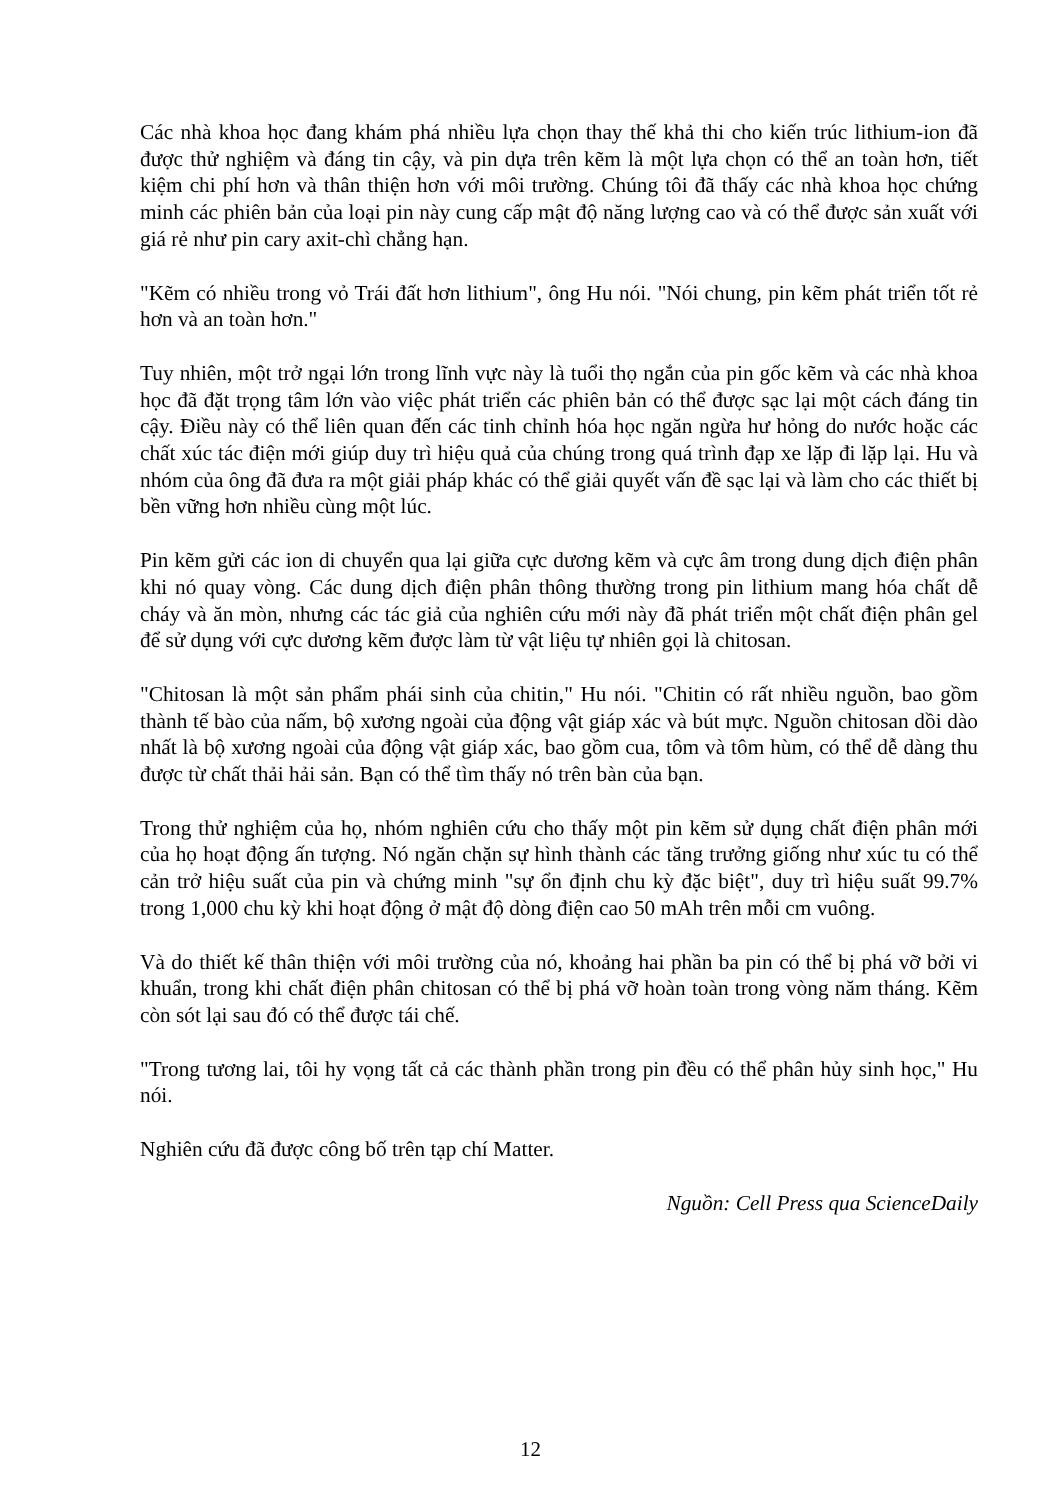Các nhà khoa học đang khám phá nhiều lựa chọn thay thế khả thi cho kiến trúc lithium-ion đã được thử nghiệm và đáng tin cậy, và pin dựa trên kẽm là một lựa chọn có thể an toàn hơn, tiết kiệm chi phí hơn và thân thiện hơn với môi trường. Chúng tôi đã thấy các nhà khoa học chứng minh các phiên bản của loại pin này cung cấp mật độ năng lượng cao và có thể được sản xuất với giá rẻ như pin cary axit-chì chẳng hạn.
"Kẽm có nhiều trong vỏ Trái đất hơn lithium", ông Hu nói. "Nói chung, pin kẽm phát triển tốt rẻ hơn và an toàn hơn."
Tuy nhiên, một trở ngại lớn trong lĩnh vực này là tuổi thọ ngắn của pin gốc kẽm và các nhà khoa học đã đặt trọng tâm lớn vào việc phát triển các phiên bản có thể được sạc lại một cách đáng tin cậy. Điều này có thể liên quan đến các tinh chỉnh hóa học ngăn ngừa hư hỏng do nước hoặc các chất xúc tác điện mới giúp duy trì hiệu quả của chúng trong quá trình đạp xe lặp đi lặp lại. Hu và nhóm của ông đã đưa ra một giải pháp khác có thể giải quyết vấn đề sạc lại và làm cho các thiết bị bền vững hơn nhiều cùng một lúc.
Pin kẽm gửi các ion di chuyển qua lại giữa cực dương kẽm và cực âm trong dung dịch điện phân khi nó quay vòng. Các dung dịch điện phân thông thường trong pin lithium mang hóa chất dễ cháy và ăn mòn, nhưng các tác giả của nghiên cứu mới này đã phát triển một chất điện phân gel để sử dụng với cực dương kẽm được làm từ vật liệu tự nhiên gọi là chitosan.
"Chitosan là một sản phẩm phái sinh của chitin," Hu nói. "Chitin có rất nhiều nguồn, bao gồm thành tế bào của nấm, bộ xương ngoài của động vật giáp xác và bút mực. Nguồn chitosan dồi dào nhất là bộ xương ngoài của động vật giáp xác, bao gồm cua, tôm và tôm hùm, có thể dễ dàng thu được từ chất thải hải sản. Bạn có thể tìm thấy nó trên bàn của bạn.
Trong thử nghiệm của họ, nhóm nghiên cứu cho thấy một pin kẽm sử dụng chất điện phân mới của họ hoạt động ấn tượng. Nó ngăn chặn sự hình thành các tăng trưởng giống như xúc tu có thể cản trở hiệu suất của pin và chứng minh "sự ổn định chu kỳ đặc biệt", duy trì hiệu suất 99.7% trong 1,000 chu kỳ khi hoạt động ở mật độ dòng điện cao 50 mAh trên mỗi cm vuông.
Và do thiết kế thân thiện với môi trường của nó, khoảng hai phần ba pin có thể bị phá vỡ bởi vi khuẩn, trong khi chất điện phân chitosan có thể bị phá vỡ hoàn toàn trong vòng năm tháng. Kẽm còn sót lại sau đó có thể được tái chế.
"Trong tương lai, tôi hy vọng tất cả các thành phần trong pin đều có thể phân hủy sinh học," Hu nói.
Nghiên cứu đã được công bố trên tạp chí Matter.
Nguồn: Cell Press qua ScienceDaily
12